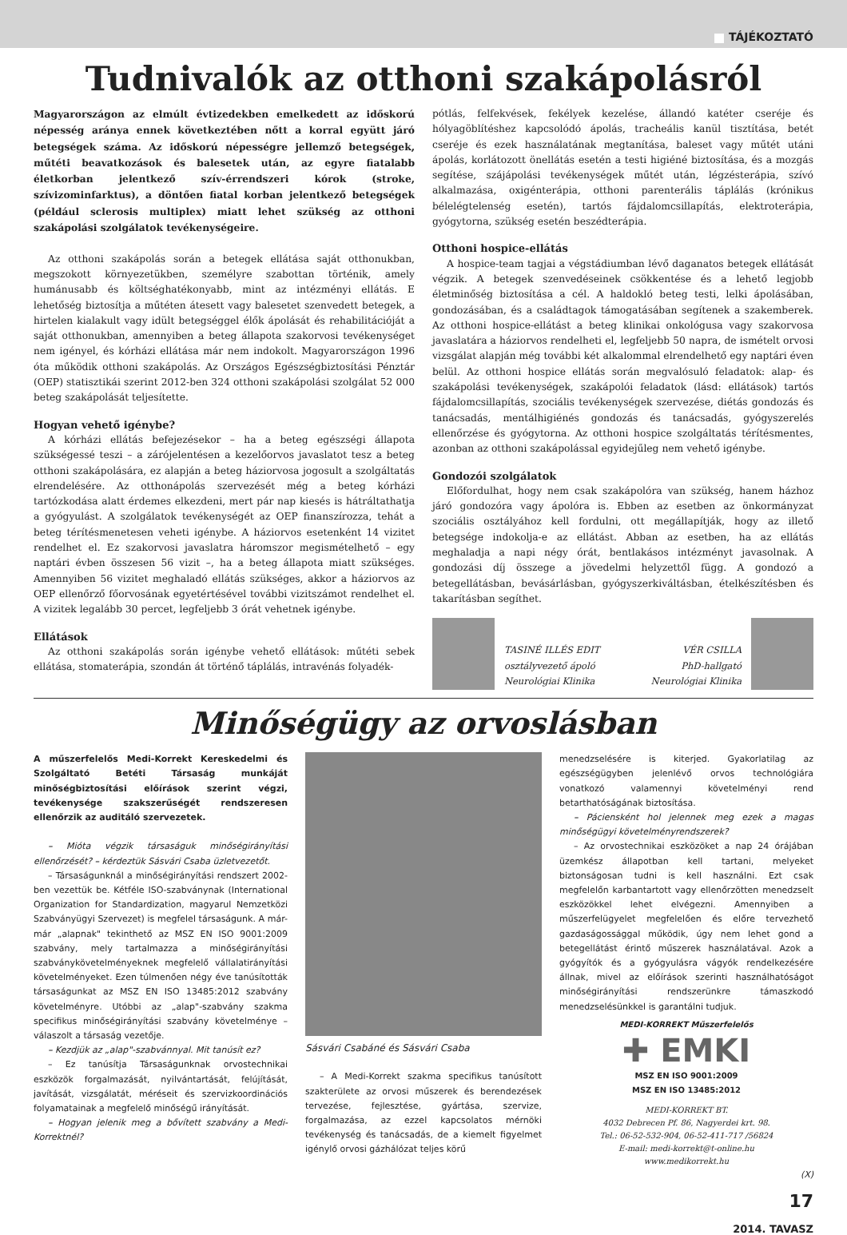TÁJÉKOZTATÓ
Tudnivalók az otthoni szakápolásról
Magyarországon az elmúlt évtizedekben emelkedett az időskorú népesség aránya ennek következtében nőtt a korral együtt járó betegségek száma. Az időskorú népességre jellemző betegségek, műtéti beavatkozások és balesetek után, az egyre fiatalabb életkorban jelentkező szív-érrendszeri kórok (stroke, szívizominfarktus), a döntően fiatal korban jelentkező betegségek (például sclerosis multiplex) miatt lehet szükség az otthoni szakápolási szolgálatok tevékenységeire.
Az otthoni szakápolás során a betegek ellátása saját otthonukban, megszokott környezetükben, személyre szabottan történik, amely humánusabb és költséghatékonyabb, mint az intézményi ellátás. E lehetőség biztosítja a műtéten átesett vagy balesetet szenvedett betegek, a hirtelen kialakult vagy idült betegséggel élők ápolását és rehabilitációját a saját otthonukban, amennyiben a beteg állapota szakorvosi tevékenységet nem igényel, és kórházi ellátása már nem indokolt. Magyarországon 1996 óta működik otthoni szakápolás. Az Országos Egészségbiztosítási Pénztár (OEP) statisztikái szerint 2012-ben 324 otthoni szakápolási szolgálat 52 000 beteg szakápolását teljesítette.
Hogyan vehető igénybe?
A kórházi ellátás befejezésekor – ha a beteg egészségi állapota szükségessé teszi – a zárójelentésen a kezelőorvos javaslatot tesz a beteg otthoni szakápolására, ez alapján a beteg háziorvosa jogosult a szolgáltatás elrendelésére. Az otthonápolás szervezését még a beteg kórházi tartózkodása alatt érdemes elkezdeni, mert pár nap kiesés is hátráltathatja a gyógyulást. A szolgálatok tevékenységét az OEP finanszírozza, tehát a beteg térítésmenetesen veheti igénybe. A háziorvos esetenként 14 vizitet rendelhet el. Ez szakorvosi javaslatra háromszor megismételhető – egy naptári évben összesen 56 vizit –, ha a beteg állapota miatt szükséges. Amennyiben 56 vizitet meghaladó ellátás szükséges, akkor a háziorvos az OEP ellenőrző főorvosának egyetértésével további vizitszámot rendelhet el. A vizitek legalább 30 percet, legfeljebb 3 órát vehetnek igénybe.
Ellátások
Az otthoni szakápolás során igénybe vehető ellátások: műtéti sebek ellátása, stomaterápia, szondán át történő táplálás, intravénás folyadék-
pótlás, felfekvések, fekélyek kezelése, állandó katéter cseréje és hólyagöblítéshez kapcsolódó ápolás, tracheális kanül tisztítása, betét cseréje és ezek használatának megtanítása, baleset vagy műtét utáni ápolás, korlátozott önellátás esetén a testi higiéné biztosítása, és a mozgás segítése, szájápolási tevékenységek műtét után, légzésterápia, szívó alkalmazása, oxigénterápia, otthoni parenterális táplálás (krónikus bélelégtelenség esetén), tartós fájdalomcsillapítás, elektroterápia, gyógytorna, szükség esetén beszédterápia.
Otthoni hospice-ellátás
A hospice-team tagjai a végstádiumban lévő daganatos betegek ellátását végzik. A betegek szenvedéseinek csökkentése és a lehető legjobb életminőség biztosítása a cél. A haldokló beteg testi, lelki ápolásában, gondozásában, és a családtagok támogatásában segítenek a szakemberek. Az otthoni hospice-ellátást a beteg klinikai onkológusa vagy szakorvosa javaslatára a háziorvos rendelheti el, legfeljebb 50 napra, de ismételt orvosi vizsgálat alapján még további két alkalommal elrendelhető egy naptári éven belül. Az otthoni hospice ellátás során megvalósuló feladatok: alap- és szakápolási tevékenységek, szakápolói feladatok (lásd: ellátások) tartós fájdalomcsillapítás, szociális tevékenységek szervezése, diétás gondozás és tanácsadás, mentálhigiénés gondozás és tanácsadás, gyógyszerelés ellenőrzése és gyógytorna. Az otthoni hospice szolgáltatás térítésmentes, azonban az otthoni szakápolással egyidejűleg nem vehető igénybe.
Gondozói szolgálatok
Előfordulhat, hogy nem csak szakápolóra van szükség, hanem házhoz járó gondozóra vagy ápolóra is. Ebben az esetben az önkormányzat szociális osztályához kell fordulni, ott megállapítják, hogy az illető betegsége indokolja-e az ellátást. Abban az esetben, ha az ellátás meghaladja a napi négy órát, bentlakásos intézményt javasolnak. A gondozási díj összege a jövedelmi helyzettől függ. A gondozó a betegellátásban, bevásárlásban, gyógyszerkiváltásban, ételkészítésben és takarításban segíthet.
TASINÉ ILLÉS EDIT
osztályvezető ápoló
Neurológiai Klinika
VÉR CSILLA
PhD-hallgató
Neurológiai Klinika
Minőségügy az orvoslásban
A műszerfelelős Medi-Korrekt Kereskedelmi és Szolgáltató Betéti Társaság munkáját minőségbiztosítási előírások szerint végzi, tevékenysége szakszerűségét rendszeresen ellenőrzik az auditáló szervezetek.
– Mióta végzik társaságuk minőségirányítási ellenőrzését? – kérdeztük Sásvári Csaba üzletvezetőt.
– Társaságunknál a minőségirányítási rendszert 2002-ben vezettük be. Kétféle ISO-szabványnak (International Organization for Standardization, magyarul Nemzetközi Szabványügyi Szervezet) is megfelel társaságunk. A már-már „alapnak" tekinthető az MSZ EN ISO 9001:2009 szabvány, mely tartalmazza a minőségirányítási szabványkövetelményeknek megfelelő vállalatirányítási követelményeket. Ezen túlmenően négy éve tanúsították társaságunkat az MSZ EN ISO 13485:2012 szabvány követelményre. Utóbbi az „alap"-szabvány szakma specifikus minőségirányítási szabvány követelménye – válaszolt a társaság vezetője.
– Kezdjük az „alap"-szabvánnyal. Mit tanúsít ez?
– Ez tanúsítja Társaságunknak orvostechnikai eszközök forgalmazását, nyilvántartását, felújítását, javítását, vizsgálatát, méréseit és szervizkoordinációs folyamatainak a megfelelő minőségű irányítását.
– Hogyan jelenik meg a bővített szabvány a Medi-Korrektnél?
Sásvári Csabáné és Sásvári Csaba
– A Medi-Korrekt szakma specifikus tanúsított szakterülete az orvosi műszerek és berendezések tervezése, fejlesztése, gyártása, szervize, forgalmazása, az ezzel kapcsolatos mérnöki tevékenység és tanácsadás, de a kiemelt figyelmet igénylő orvosi gázhálózat teljes körű
menedzselésére is kiterjed. Gyakorlatilag az egészségügyben jelenlévő orvos technológiára vonatkozó valamennyi követelményi rend betarthatóságának biztosítása.
– Páciensként hol jelennek meg ezek a magas minőségügyi követelményrendszerek?
– Az orvostechnikai eszközöket a nap 24 órájában üzemkész állapotban kell tartani, melyeket biztonságosan tudni is kell használni. Ezt csak megfelelőn karbantartott vagy ellenőrzötten menedzselt eszközökkel lehet elvégezni. Amennyiben a műszerfelügyelet megfelelően és előre tervezhető gazdaságossággal működik, úgy nem lehet gond a betegellátást érintő műszerek használatával. Azok a gyógyítók és a gyógyulásra vágyók rendelkezésére állnak, mivel az előírások szerinti használhatóságot minőségirányítási rendszerünkre támaszkodó menedzselésünkkel is garantálni tudjuk.
MEDI-KORREKT Műszerfelelős
✚ EMKI
MSZ EN ISO 9001:2009
MSZ EN ISO 13485:2012
MEDI-KORREKT BT.
4032 Debrecen Pf. 86, Nagyerdei krt. 98.
Tel.: 06-52-532-904, 06-52-411-717 /56824
E-mail: medi-korrekt@t-online.hu
www.medikorrekt.hu
(X)
17
2014. TAVASZ